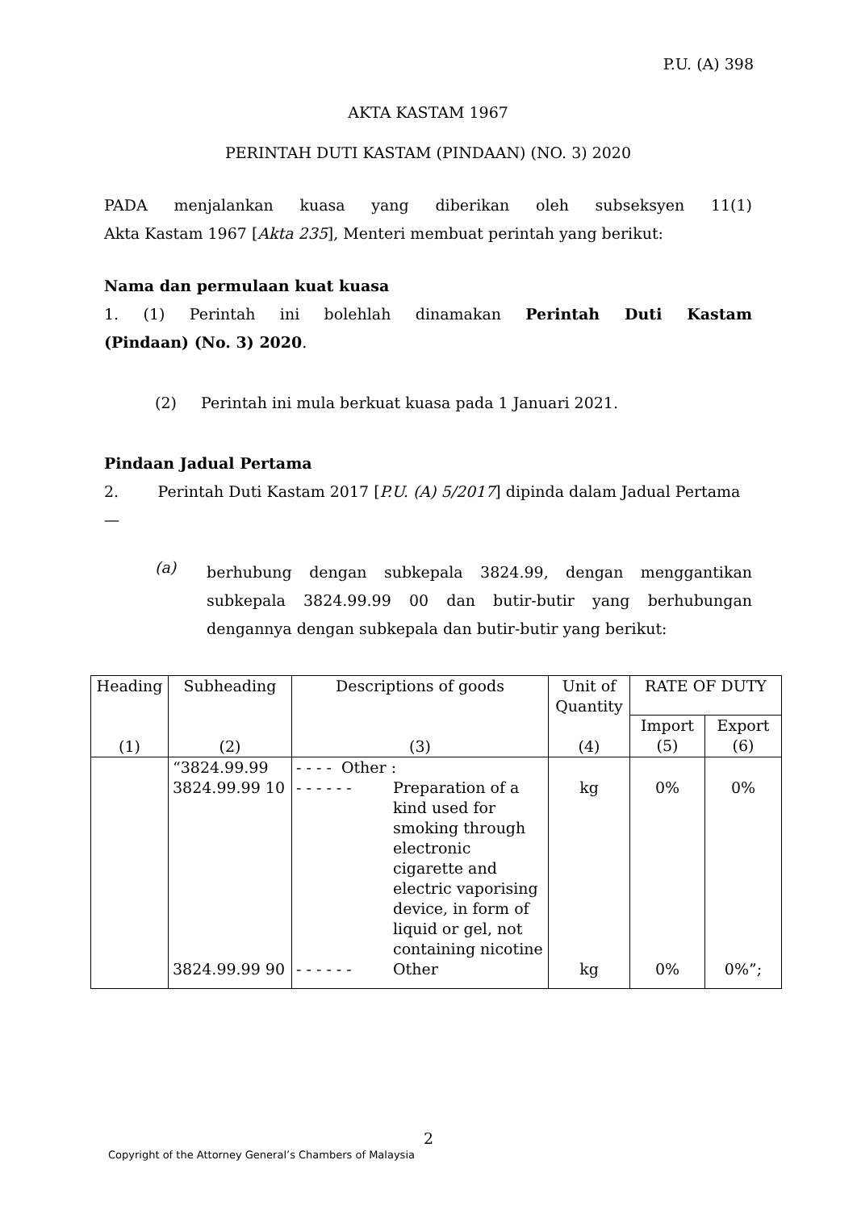P.U. (A) 398
AKTA KASTAM 1967
PERINTAH DUTI KASTAM (PINDAAN) (NO. 3) 2020
PADA menjalankan kuasa yang diberikan oleh subseksyen 11(1)
Akta Kastam 1967 [Akta 235], Menteri membuat perintah yang berikut:
Nama dan permulaan kuat kuasa
1. (1) Perintah ini bolehlah dinamakan Perintah Duti Kastam
(Pindaan) (No. 3) 2020.
(2) Perintah ini mula berkuat kuasa pada 1 Januari 2021.
Pindaan Jadual Pertama
2. Perintah Duti Kastam 2017 [P.U. (A) 5/2017] dipinda dalam Jadual Pertama—
(a)
berhubung dengan subkepala 3824.99, dengan menggantikan subkepala 3824.99.99 00 dan butir-butir yang berhubungan dengannya dengan subkepala dan butir-butir yang berikut:
| Heading (1) | Subheading (2) | Descriptions of goods (3) | Unit of Quantity (4) | RATE OF DUTY | |
| --- | --- | --- | --- | --- | --- |
| | | | | Import (5) | Export (6) |
| | “3824.99.99 | - - - - Other : | | | |
| | 3824.99.99 10 | - - - - - - Preparation of a kind used for smoking through electronic cigarette and electric vaporising device, in form of liquid or gel, not containing nicotine | kg | 0% | 0% |
| | 3824.99.99 90 | - - - - - - Other | kg | 0% | 0%”; |
2
Copyright of the Attorney General’s Chambers of Malaysia